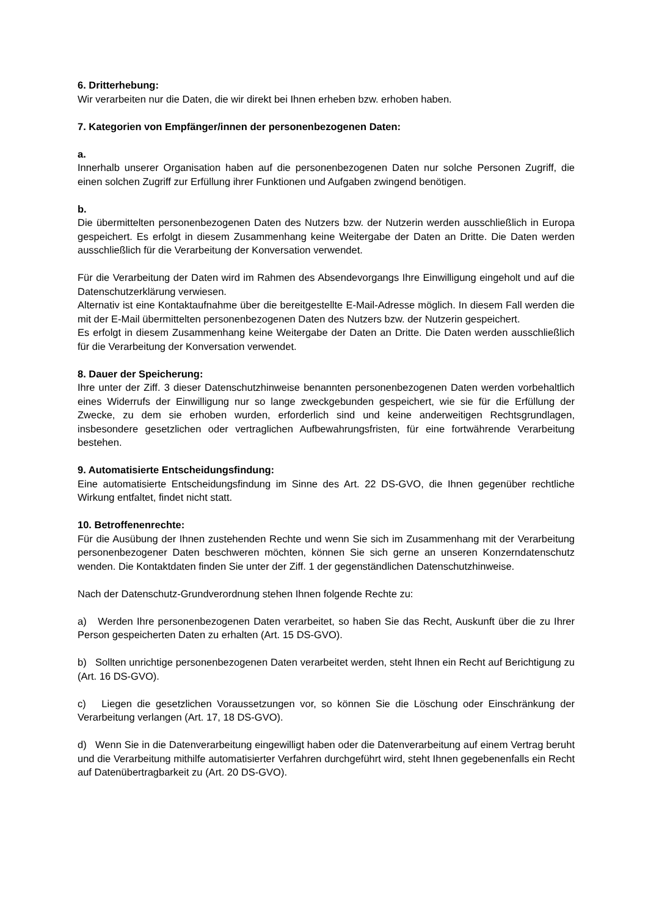6. Dritterhebung:
Wir verarbeiten nur die Daten, die wir direkt bei Ihnen erheben bzw. erhoben haben.
7. Kategorien von Empfänger/innen der personenbezogenen Daten:
a.
Innerhalb unserer Organisation haben auf die personenbezogenen Daten nur solche Personen Zugriff, die einen solchen Zugriff zur Erfüllung ihrer Funktionen und Aufgaben zwingend benötigen.
b.
Die übermittelten personenbezogenen Daten des Nutzers bzw. der Nutzerin werden ausschließlich in Europa gespeichert. Es erfolgt in diesem Zusammenhang keine Weitergabe der Daten an Dritte. Die Daten werden ausschließlich für die Verarbeitung der Konversation verwendet.
Für die Verarbeitung der Daten wird im Rahmen des Absendevorgangs Ihre Einwilligung eingeholt und auf die Datenschutzerklärung verwiesen.
Alternativ ist eine Kontaktaufnahme über die bereitgestellte E-Mail-Adresse möglich. In diesem Fall werden die mit der E-Mail übermittelten personenbezogenen Daten des Nutzers bzw. der Nutzerin gespeichert.
Es erfolgt in diesem Zusammenhang keine Weitergabe der Daten an Dritte. Die Daten werden ausschließlich für die Verarbeitung der Konversation verwendet.
8. Dauer der Speicherung:
Ihre unter der Ziff. 3 dieser Datenschutzhinweise benannten personenbezogenen Daten werden vorbehaltlich eines Widerrufs der Einwilligung nur so lange zweckgebunden gespeichert, wie sie für die Erfüllung der Zwecke, zu dem sie erhoben wurden, erforderlich sind und keine anderweitigen Rechtsgrundlagen, insbesondere gesetzlichen oder vertraglichen Aufbewahrungsfristen, für eine fortwährende Verarbeitung bestehen.
9. Automatisierte Entscheidungsfindung:
Eine automatisierte Entscheidungsfindung im Sinne des Art. 22 DS-GVO, die Ihnen gegenüber rechtliche Wirkung entfaltet, findet nicht statt.
10. Betroffenenrechte:
Für die Ausübung der Ihnen zustehenden Rechte und wenn Sie sich im Zusammenhang mit der Verarbeitung personenbezogener Daten beschweren möchten, können Sie sich gerne an unseren Konzerndatenschutz wenden. Die Kontaktdaten finden Sie unter der Ziff. 1 der gegenständlichen Datenschutzhinweise.
Nach der Datenschutz-Grundverordnung stehen Ihnen folgende Rechte zu:
a) Werden Ihre personenbezogenen Daten verarbeitet, so haben Sie das Recht, Auskunft über die zu Ihrer Person gespeicherten Daten zu erhalten (Art. 15 DS-GVO).
b) Sollten unrichtige personenbezogenen Daten verarbeitet werden, steht Ihnen ein Recht auf Berichtigung zu (Art. 16 DS-GVO).
c) Liegen die gesetzlichen Voraussetzungen vor, so können Sie die Löschung oder Einschränkung der Verarbeitung verlangen (Art. 17, 18 DS-GVO).
d) Wenn Sie in die Datenverarbeitung eingewilligt haben oder die Datenverarbeitung auf einem Vertrag beruht und die Verarbeitung mithilfe automatisierter Verfahren durchgeführt wird, steht Ihnen gegebenenfalls ein Recht auf Datenübertragbarkeit zu (Art. 20 DS-GVO).